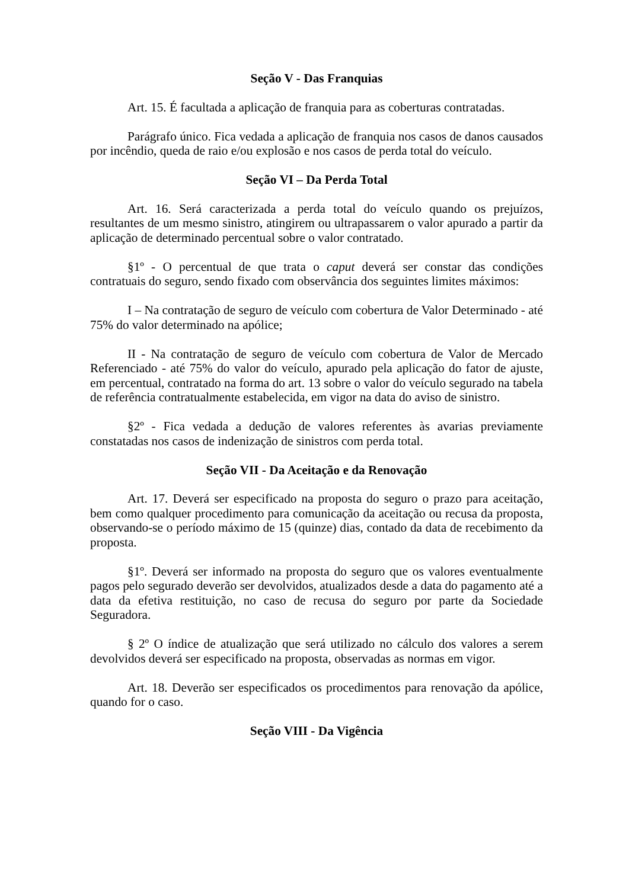Seção V - Das Franquias
Art. 15. É facultada a aplicação de franquia para as coberturas contratadas.
Parágrafo único. Fica vedada a aplicação de franquia nos casos de danos causados por incêndio, queda de raio e/ou explosão e nos casos de perda total do veículo.
Seção VI – Da Perda Total
Art. 16. Será caracterizada a perda total do veículo quando os prejuízos, resultantes de um mesmo sinistro, atingirem ou ultrapassarem o valor apurado a partir da aplicação de determinado percentual sobre o valor contratado.
§1º - O percentual de que trata o caput deverá ser constar das condições contratuais do seguro, sendo fixado com observância dos seguintes limites máximos:
I – Na contratação de seguro de veículo com cobertura de Valor Determinado - até 75% do valor determinado na apólice;
II - Na contratação de seguro de veículo com cobertura de Valor de Mercado Referenciado - até 75% do valor do veículo, apurado pela aplicação do fator de ajuste, em percentual, contratado na forma do art. 13 sobre o valor do veículo segurado na tabela de referência contratualmente estabelecida, em vigor na data do aviso de sinistro.
§2º - Fica vedada a dedução de valores referentes às avarias previamente constatadas nos casos de indenização de sinistros com perda total.
Seção VII - Da Aceitação e da Renovação
Art. 17. Deverá ser especificado na proposta do seguro o prazo para aceitação, bem como qualquer procedimento para comunicação da aceitação ou recusa da proposta, observando-se o período máximo de 15 (quinze) dias, contado da data de recebimento da proposta.
§1º. Deverá ser informado na proposta do seguro que os valores eventualmente pagos pelo segurado deverão ser devolvidos, atualizados desde a data do pagamento até a data da efetiva restituição, no caso de recusa do seguro por parte da Sociedade Seguradora.
§ 2º O índice de atualização que será utilizado no cálculo dos valores a serem devolvidos deverá ser especificado na proposta, observadas as normas em vigor.
Art. 18. Deverão ser especificados os procedimentos para renovação da apólice, quando for o caso.
Seção VIII - Da Vigência